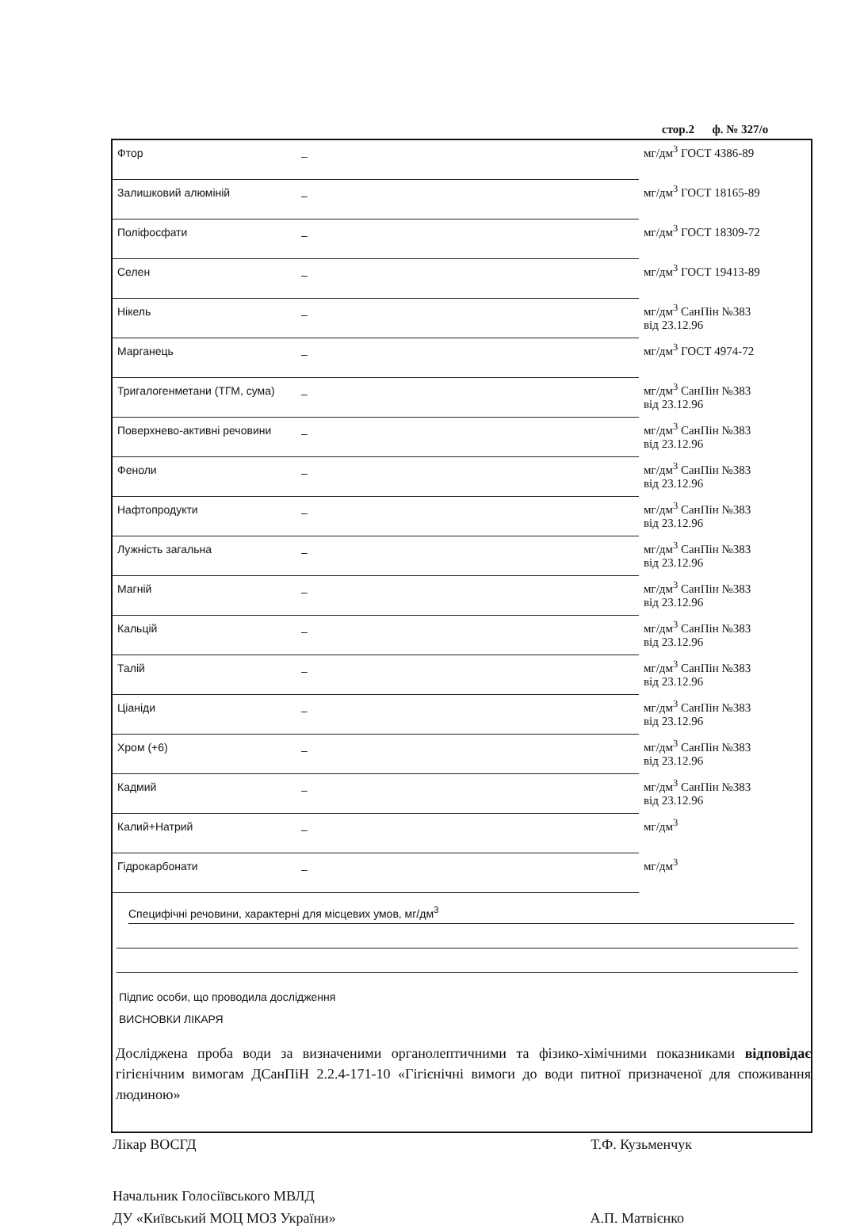стор.2 ф. № 327/о
| Фтор | – | мг/дм<sup>3</sup> ГОСТ 4386-89 |
| Залишковий алюміній | – | мг/дм<sup>3</sup> ГОСТ 18165-89 |
| Поліфосфати | – | мг/дм<sup>3</sup> ГОСТ 18309-72 |
| Селен | – | мг/дм<sup>3</sup> ГОСТ 19413-89 |
| Нікель | – | мг/дм<sup>3</sup> СанПін №383 від 23.12.96 |
| Марганець | – | мг/дм<sup>3</sup> ГОСТ 4974-72 |
| Тригалогенметани (ТГМ, сума) | – | мг/дм<sup>3</sup> СанПін №383 від 23.12.96 |
| Поверхнево-активні речовини | – | мг/дм<sup>3</sup> СанПін №383 від 23.12.96 |
| Феноли | – | мг/дм<sup>3</sup> СанПін №383 від 23.12.96 |
| Нафтопродукти | – | мг/дм<sup>3</sup> СанПін №383 від 23.12.96 |
| Лужність загальна | – | мг/дм<sup>3</sup> СанПін №383 від 23.12.96 |
| Магній | – | мг/дм<sup>3</sup> СанПін №383 від 23.12.96 |
| Кальцій | – | мг/дм<sup>3</sup> СанПін №383 від 23.12.96 |
| Талій | – | мг/дм<sup>3</sup> СанПін №383 від 23.12.96 |
| Ціаніди | – | мг/дм<sup>3</sup> СанПін №383 від 23.12.96 |
| Хром (+6) | – | мг/дм<sup>3</sup> СанПін №383 від 23.12.96 |
| Кадмий | – | мг/дм<sup>3</sup> СанПін №383 від 23.12.96 |
| Калий+Натрий | – | мг/дм<sup>3</sup> |
| Гідрокарбонати | – | мг/дм<sup>3</sup> |
Специфічні речовини, характерні для місцевих умов, мг/дм<sup>3</sup>
Підпис особи, що проводила дослідження
ВИСНОВКИ ЛІКАРЯ
Досліджена проба води за визначеними органолептичними та фізико-хімічними показниками відповідає гігієнічним вимогам ДСанПіН 2.2.4-171-10 «Гігієнічні вимоги до води питної призначеної для споживання людиною»
Лікар ВОСГД Т.Ф. Кузьменчук
Начальник Голосіївського МВЛД
ДУ «Київський МОЦ МОЗ України» А.П. Матвієнко